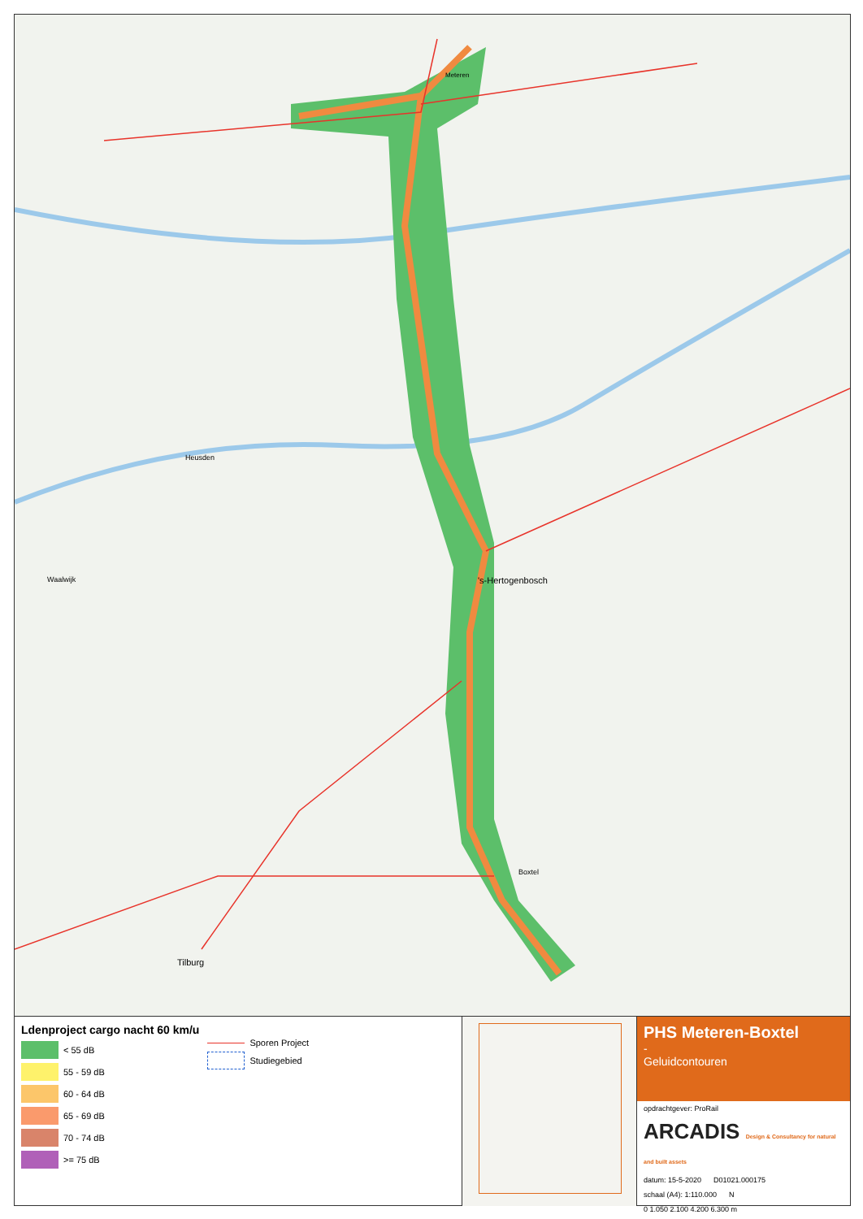Tilburg
's-Hertogenbosch
Meteren
Boxtel
Heusden
Waalwijk
Ldenproject cargo nacht 60 km/u
< 55 dB
55 - 59 dB
60 - 64 dB
65 - 69 dB
70 - 74 dB
>= 75 dB
Sporen Project
Studiegebied
PHS Meteren-Boxtel
-
Geluidcontouren
opdrachtgever: ProRail
ARCADIS Design & Consultancy for natural and built assets
datum: 15-5-2020 D01021.000175
schaal (A4): 1:110.000 N
0 1.050 2.100 4.200 6.300 m